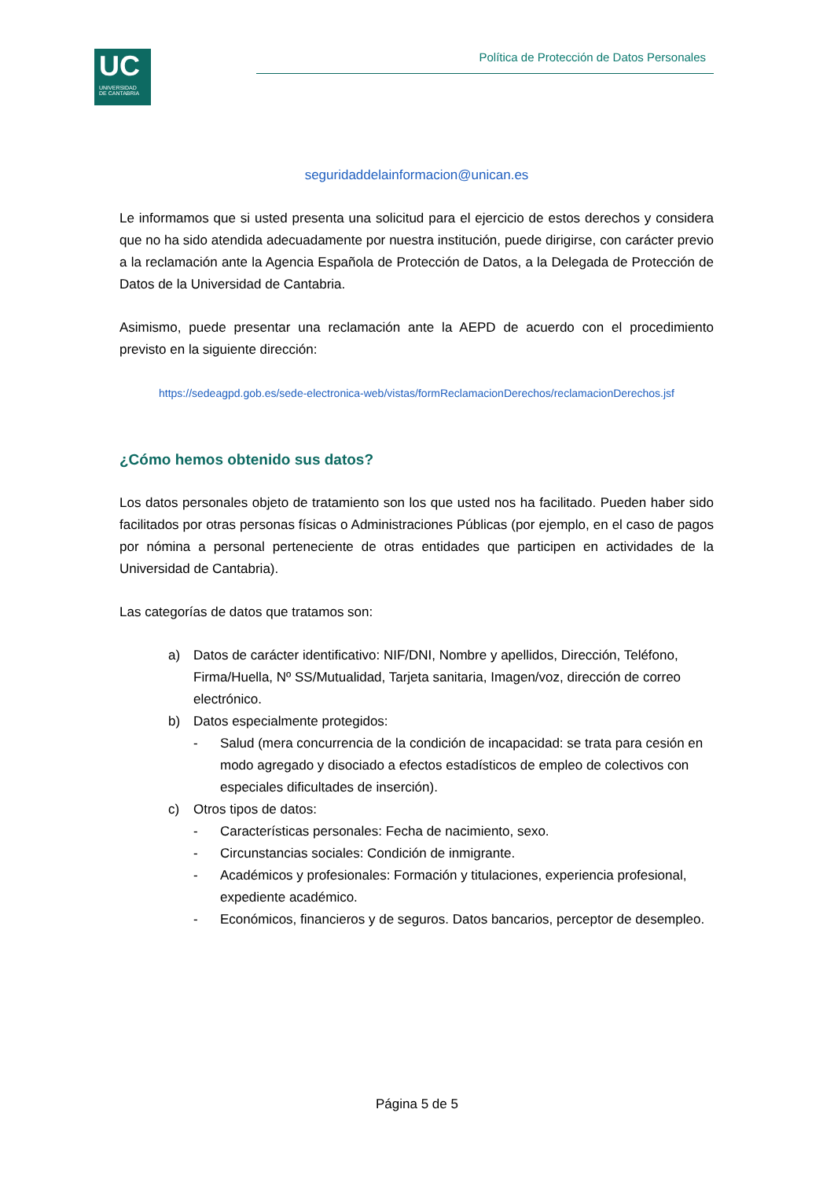UC
UNIVERSIDAD
DE CANTABRIA
Política de Protección de Datos Personales
seguridaddelainformacion@unican.es
Le informamos que si usted presenta una solicitud para el ejercicio de estos derechos y considera que no ha sido atendida adecuadamente por nuestra institución, puede dirigirse, con carácter previo a la reclamación ante la Agencia Española de Protección de Datos, a la Delegada de Protección de Datos de la Universidad de Cantabria.
Asimismo, puede presentar una reclamación ante la AEPD de acuerdo con el procedimiento previsto en la siguiente dirección:
https://sedeagpd.gob.es/sede-electronica-web/vistas/formReclamacionDerechos/reclamacionDerechos.jsf
¿Cómo hemos obtenido sus datos?
Los datos personales objeto de tratamiento son los que usted nos ha facilitado. Pueden haber sido facilitados por otras personas físicas o Administraciones Públicas (por ejemplo, en el caso de pagos por nómina a personal perteneciente de otras entidades que participen en actividades de la Universidad de Cantabria).
Las categorías de datos que tratamos son:
a) Datos de carácter identificativo: NIF/DNI, Nombre y apellidos, Dirección, Teléfono, Firma/Huella, Nº SS/Mutualidad, Tarjeta sanitaria, Imagen/voz, dirección de correo electrónico.
b) Datos especialmente protegidos:
- Salud (mera concurrencia de la condición de incapacidad: se trata para cesión en modo agregado y disociado a efectos estadísticos de empleo de colectivos con especiales dificultades de inserción).
c) Otros tipos de datos:
- Características personales: Fecha de nacimiento, sexo.
- Circunstancias sociales: Condición de inmigrante.
- Académicos y profesionales: Formación y titulaciones, experiencia profesional, expediente académico.
- Económicos, financieros y de seguros. Datos bancarios, perceptor de desempleo.
Página 5 de 5